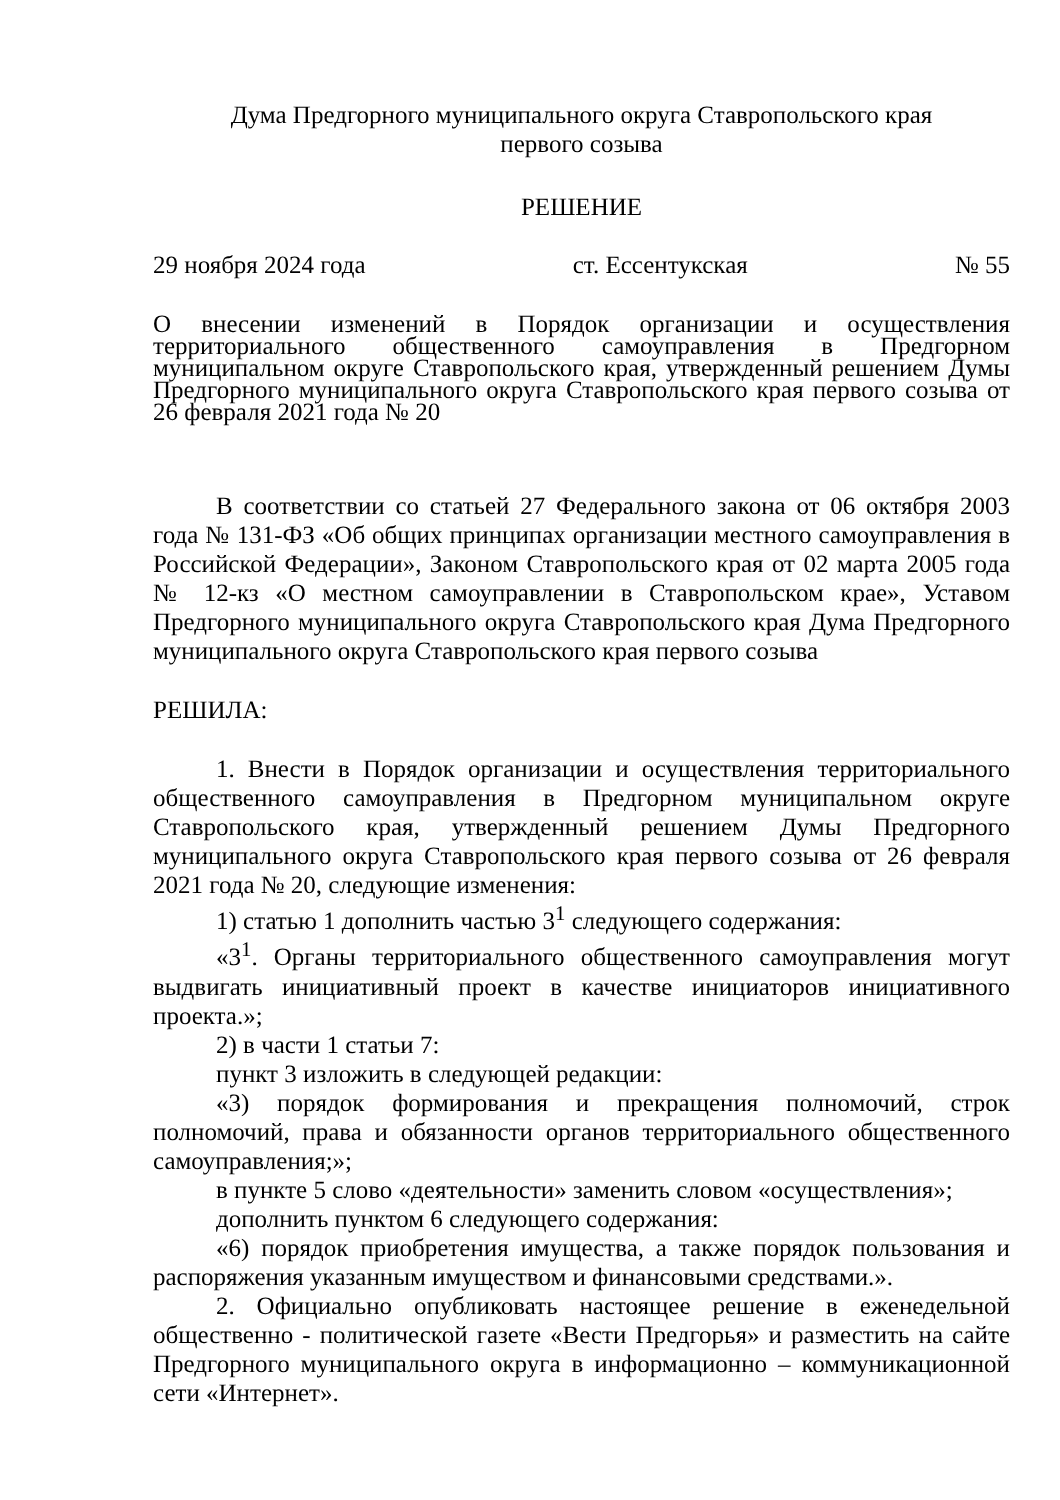Дума Предгорного муниципального округа Ставропольского края
первого созыва
РЕШЕНИЕ
29 ноября 2024 года ст. Ессентукская № 55
О внесении изменений в Порядок организации и осуществления территориального общественного самоуправления в Предгорном муниципальном округе Ставропольского края, утвержденный решением Думы Предгорного муниципального округа Ставропольского края первого созыва от 26 февраля 2021 года № 20
В соответствии со статьей 27 Федерального закона от 06 октября 2003 года № 131-ФЗ «Об общих принципах организации местного самоуправления в Российской Федерации», Законом Ставропольского края от 02 марта 2005 года № 12-кз «О местном самоуправлении в Ставропольском крае», Уставом Предгорного муниципального округа Ставропольского края Дума Предгорного муниципального округа Ставропольского края первого созыва
РЕШИЛА:
1. Внести в Порядок организации и осуществления территориального общественного самоуправления в Предгорном муниципальном округе Ставропольского края, утвержденный решением Думы Предгорного муниципального округа Ставропольского края первого созыва от 26 февраля 2021 года № 20, следующие изменения:
1) статью 1 дополнить частью 3<sup>1</sup> следующего содержания:
«3<sup>1</sup>. Органы территориального общественного самоуправления могут выдвигать инициативный проект в качестве инициаторов инициативного проекта.»;
2) в части 1 статьи 7:
пункт 3 изложить в следующей редакции:
«3) порядок формирования и прекращения полномочий, строк полномочий, права и обязанности органов территориального общественного самоуправления;»;
в пункте 5 слово «деятельности» заменить словом «осуществления»;
дополнить пунктом 6 следующего содержания:
«6) порядок приобретения имущества, а также порядок пользования и распоряжения указанным имуществом и финансовыми средствами.».
2. Официально опубликовать настоящее решение в еженедельной общественно - политической газете «Вести Предгорья» и разместить на сайте Предгорного муниципального округа в информационно – коммуникационной сети «Интернет».